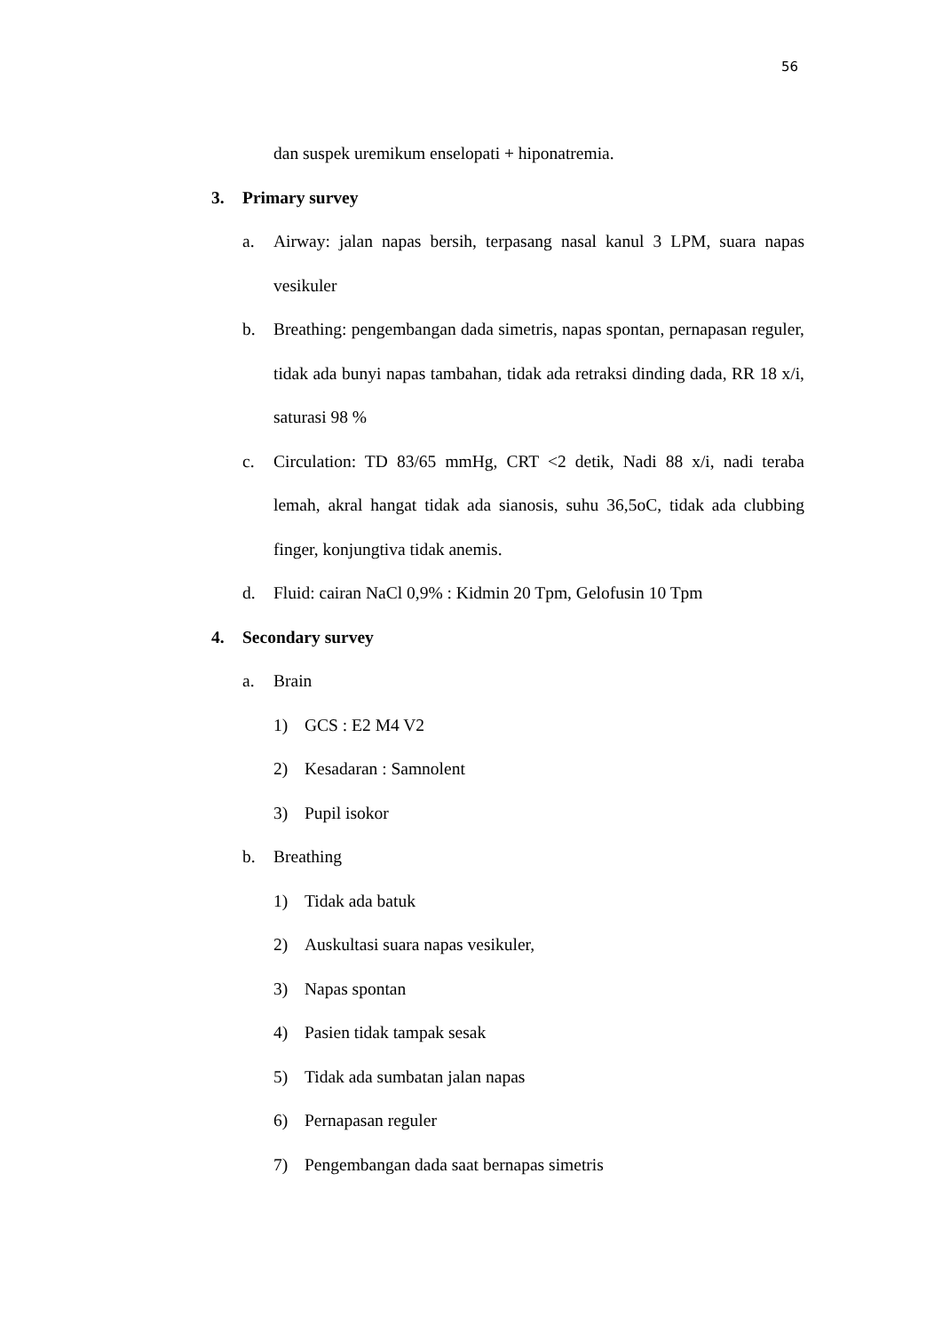56
dan suspek uremikum enselopati + hiponatremia.
3. Primary survey
a. Airway: jalan napas bersih, terpasang nasal kanul 3 LPM, suara napas vesikuler
b. Breathing: pengembangan dada simetris, napas spontan, pernapasan reguler, tidak ada bunyi napas tambahan, tidak ada retraksi dinding dada, RR 18 x/i, saturasi 98 %
c. Circulation: TD 83/65 mmHg, CRT <2 detik, Nadi 88 x/i, nadi teraba lemah, akral hangat tidak ada sianosis, suhu 36,5oC, tidak ada clubbing finger, konjungtiva tidak anemis.
d. Fluid: cairan NaCl 0,9% : Kidmin 20 Tpm, Gelofusin 10 Tpm
4. Secondary survey
a. Brain
1) GCS : E2 M4 V2
2) Kesadaran : Samnolent
3) Pupil isokor
b. Breathing
1) Tidak ada batuk
2) Auskultasi suara napas vesikuler,
3) Napas spontan
4) Pasien tidak tampak sesak
5) Tidak ada sumbatan jalan napas
6) Pernapasan reguler
7) Pengembangan dada saat bernapas simetris